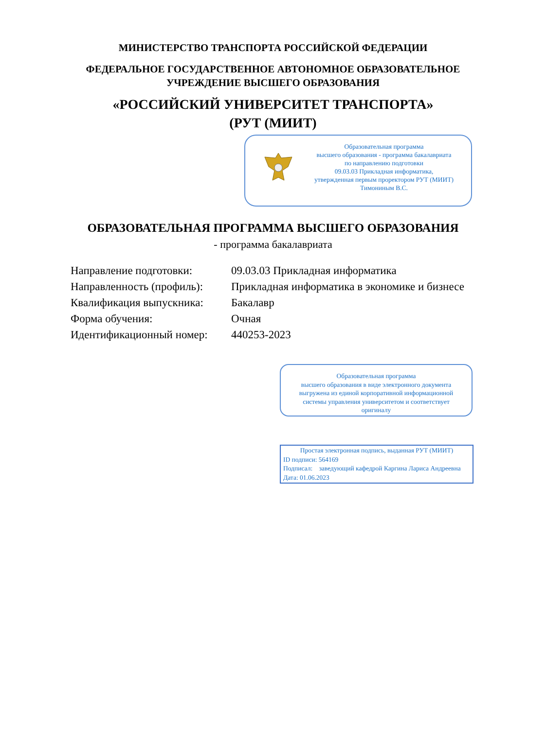МИНИСТЕРСТВО ТРАНСПОРТА РОССИЙСКОЙ ФЕДЕРАЦИИ
ФЕДЕРАЛЬНОЕ ГОСУДАРСТВЕННОЕ АВТОНОМНОЕ ОБРАЗОВАТЕЛЬНОЕ
УЧРЕЖДЕНИЕ ВЫСШЕГО ОБРАЗОВАНИЯ
«РОССИЙСКИЙ УНИВЕРСИТЕТ ТРАНСПОРТА»
(РУТ (МИИТ)
Образовательная программа
высшего образования - программа бакалавриата
по направлению подготовки
09.03.03 Прикладная информатика,
утвержденная первым проректором РУТ (МИИТ)
Тимониным В.С.
ОБРАЗОВАТЕЛЬНАЯ ПРОГРАММА ВЫСШЕГО ОБРАЗОВАНИЯ
- программа бакалавриата
| Направление подготовки: | 09.03.03 Прикладная информатика |
| Направленность (профиль): | Прикладная информатика в экономике и бизнесе |
| Квалификация выпускника: | Бакалавр |
| Форма обучения: | Очная |
| Идентификационный номер: | 440253-2023 |
Образовательная программа
высшего образования в виде электронного документа
выгружена из единой корпоративной информационной
системы управления университетом и соответствует
оригиналу
Простая электронная подпись, выданная РУТ (МИИТ)
ID подписи: 564169
Подписал: заведующий кафедрой Каргина Лариса Андреевна
Дата: 01.06.2023